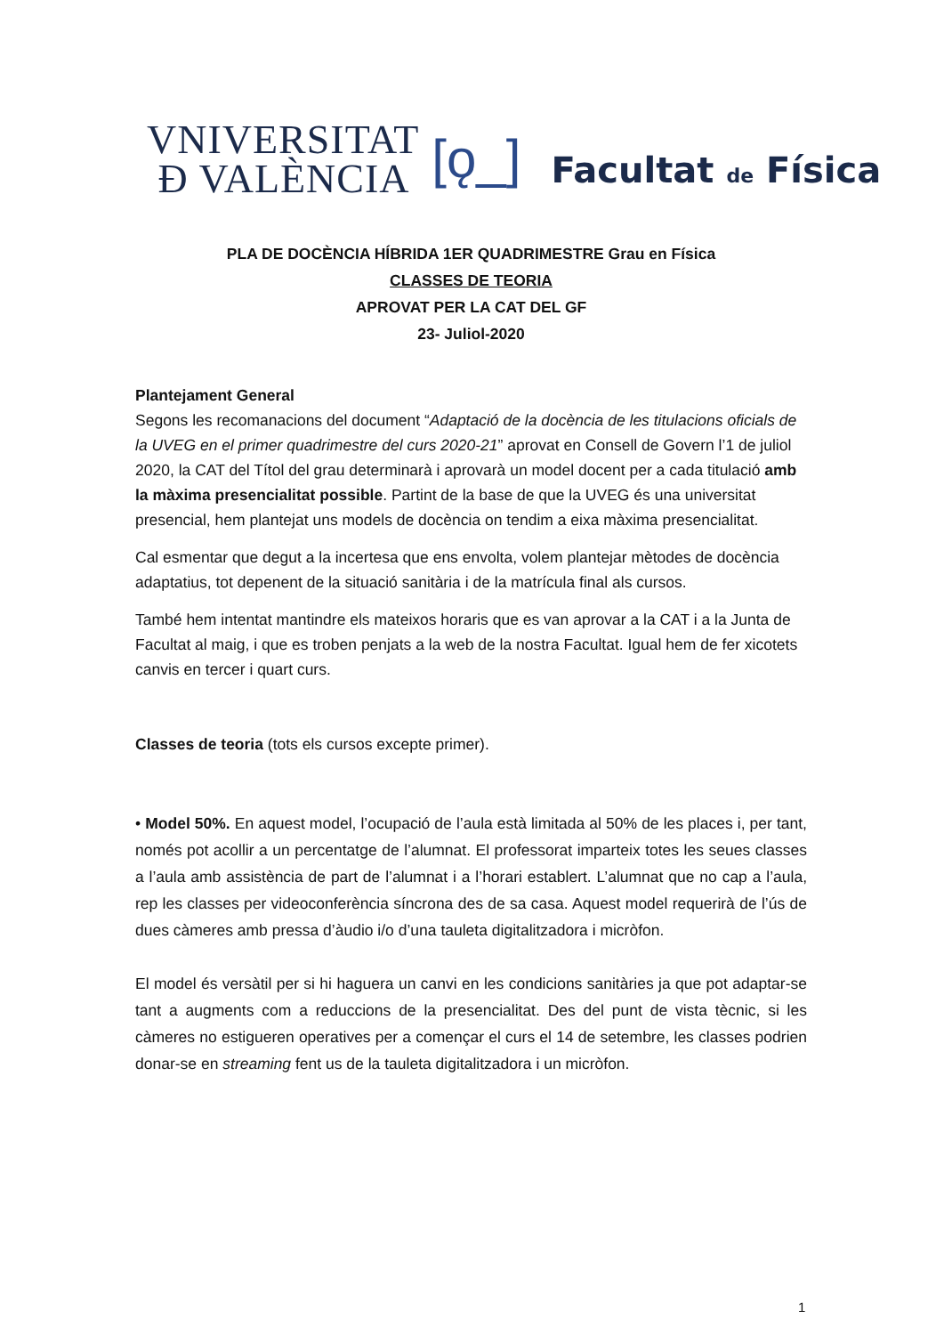VNIVERSITAT
Ð VALÈNCIA
[ǫ_]
Facultat de Física
PLA DE DOCÈNCIA HÍBRIDA 1ER QUADRIMESTRE Grau en Física
CLASSES DE TEORIA
APROVAT PER LA CAT DEL GF
23- Juliol-2020
Plantejament General
Segons les recomanacions del document “Adaptació de la docència de les titulacions oficials de la UVEG en el primer quadrimestre del curs 2020-21” aprovat en Consell de Govern l’1 de juliol 2020, la CAT del Títol del grau determinarà i aprovarà un model docent per a cada titulació amb la màxima presencialitat possible. Partint de la base de que la UVEG és una universitat presencial, hem plantejat uns models de docència on tendim a eixa màxima presencialitat.
Cal esmentar que degut a la incertesa que ens envolta, volem plantejar mètodes de docència adaptatius, tot depenent de la situació sanitària i de la matrícula final als cursos.
També hem intentat mantindre els mateixos horaris que es van aprovar a la CAT i a la Junta de Facultat al maig, i que es troben penjats a la web de la nostra Facultat. Igual hem de fer xicotets canvis en tercer i quart curs.
Classes de teoria (tots els cursos excepte primer).
• Model 50%. En aquest model, l’ocupació de l’aula està limitada al 50% de les places i, per tant, només pot acollir a un percentatge de l’alumnat. El professorat imparteix totes les seues classes a l’aula amb assistència de part de l’alumnat i a l’horari establert. L’alumnat que no cap a l’aula, rep les classes per videoconferència síncrona des de sa casa. Aquest model requerirà de l’ús de dues càmeres amb pressa d’àudio i/o d’una tauleta digitalitzadora i micròfon.
El model és versàtil per si hi haguera un canvi en les condicions sanitàries ja que pot adaptar-se tant a augments com a reduccions de la presencialitat. Des del punt de vista tècnic, si les càmeres no estigueren operatives per a començar el curs el 14 de setembre, les classes podrien donar-se en streaming fent us de la tauleta digitalitzadora i un micròfon.
1